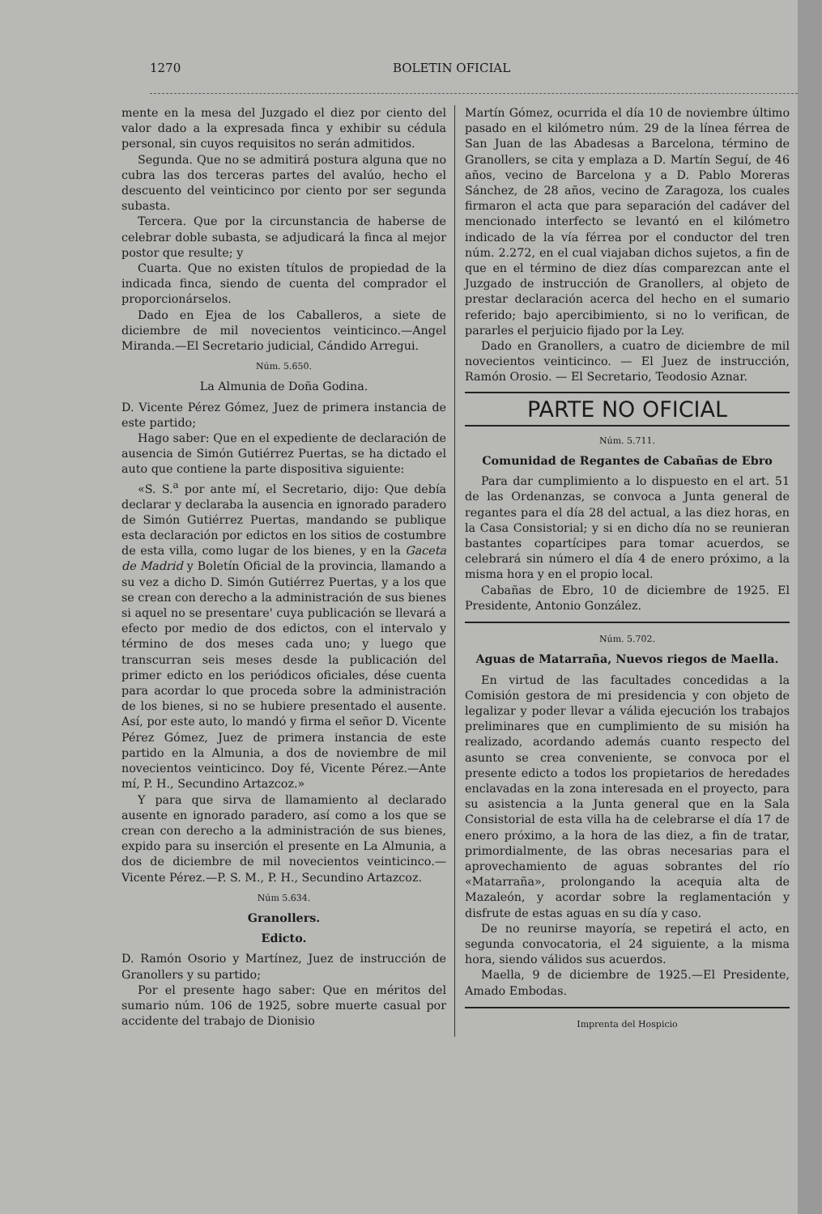1270 BOLETIN OFICIAL
mente en la mesa del Juzgado el diez por ciento del valor dado a la expresada finca y exhibir su cédula personal, sin cuyos requisitos no serán admitidos.
Segunda. Que no se admitirá postura alguna que no cubra las dos terceras partes del avalúo, hecho el descuento del veinticinco por ciento por ser segunda subasta.
Tercera. Que por la circunstancia de haberse de celebrar doble subasta, se adjudicará la finca al mejor postor que resulte; y
Cuarta. Que no existen títulos de propiedad de la indicada finca, siendo de cuenta del comprador el proporcionárselos.
Dado en Ejea de los Caballeros, a siete de diciembre de mil novecientos veinticinco.—Angel Miranda.—El Secretario judicial, Cándido Arregui.
Núm. 5.650.
La Almunia de Doña Godina.
D. Vicente Pérez Gómez, Juez de primera instancia de este partido;
Hago saber: Que en el expediente de declaración de ausencia de Simón Gutiérrez Puertas, se ha dictado el auto que contiene la parte dispositiva siguiente:
«S. S.<sup>a</sup> por ante mí, el Secretario, dijo: Que debía declarar y declaraba la ausencia en ignorado paradero de Simón Gutiérrez Puertas, mandando se publique esta declaración por edictos en los sitios de costumbre de esta villa, como lugar de los bienes, y en la Gaceta de Madrid y Boletín Oficial de la provincia, llamando a su vez a dicho D. Simón Gutiérrez Puertas, y a los que se crean con derecho a la administración de sus bienes si aquel no se presentare' cuya publicación se llevará a efecto por medio de dos edictos, con el intervalo y término de dos meses cada uno; y luego que transcurran seis meses desde la publicación del primer edicto en los periódicos oficiales, dése cuenta para acordar lo que proceda sobre la administración de los bienes, si no se hubiere presentado el ausente. Así, por este auto, lo mandó y firma el señor D. Vicente Pérez Gómez, Juez de primera instancia de este partido en la Almunia, a dos de noviembre de mil novecientos veinticinco. Doy fé, Vicente Pérez.—Ante mí, P. H., Secundino Artazcoz.»
Y para que sirva de llamamiento al declarado ausente en ignorado paradero, así como a los que se crean con derecho a la administración de sus bienes, expido para su inserción el presente en La Almunia, a dos de diciembre de mil novecientos veinticinco.—Vicente Pérez.—P. S. M., P. H., Secundino Artazcoz.
Núm 5.634.
Granollers.
Edicto.
D. Ramón Osorio y Martínez, Juez de instrucción de Granollers y su partido;
Por el presente hago saber: Que en méritos del sumario núm. 106 de 1925, sobre muerte casual por accidente del trabajo de Dionisio
Martín Gómez, ocurrida el día 10 de noviembre último pasado en el kilómetro núm. 29 de la línea férrea de San Juan de las Abadesas a Barcelona, término de Granollers, se cita y emplaza a D. Martín Seguí, de 46 años, vecino de Barcelona y a D. Pablo Moreras Sánchez, de 28 años, vecino de Zaragoza, los cuales firmaron el acta que para separación del cadáver del mencionado interfecto se levantó en el kilómetro indicado de la vía férrea por el conductor del tren núm. 2.272, en el cual viajaban dichos sujetos, a fin de que en el término de diez días comparezcan ante el Juzgado de instrucción de Granollers, al objeto de prestar declaración acerca del hecho en el sumario referido; bajo apercibimiento, si no lo verifican, de pararles el perjuicio fijado por la Ley.
Dado en Granollers, a cuatro de diciembre de mil novecientos veinticinco. — El Juez de instrucción, Ramón Orosio. — El Secretario, Teodosio Aznar.
PARTE NO OFICIAL
Núm. 5.711.
Comunidad de Regantes de Cabañas de Ebro
Para dar cumplimiento a lo dispuesto en el art. 51 de las Ordenanzas, se convoca a Junta general de regantes para el día 28 del actual, a las diez horas, en la Casa Consistorial; y si en dicho día no se reunieran bastantes copartícipes para tomar acuerdos, se celebrará sin número el día 4 de enero próximo, a la misma hora y en el propio local.
Cabañas de Ebro, 10 de diciembre de 1925. El Presidente, Antonio González.
Núm. 5.702.
Aguas de Matarraña, Nuevos riegos de Maella.
En virtud de las facultades concedidas a la Comisión gestora de mi presidencia y con objeto de legalizar y poder llevar a válida ejecución los trabajos preliminares que en cumplimiento de su misión ha realizado, acordando además cuanto respecto del asunto se crea conveniente, se convoca por el presente edicto a todos los propietarios de heredades enclavadas en la zona interesada en el proyecto, para su asistencia a la Junta general que en la Sala Consistorial de esta villa ha de celebrarse el día 17 de enero próximo, a la hora de las diez, a fin de tratar, primordialmente, de las obras necesarias para el aprovechamiento de aguas sobrantes del río «Matarraña», prolongando la acequia alta de Mazaleón, y acordar sobre la reglamentación y disfrute de estas aguas en su día y caso.
De no reunirse mayoría, se repetirá el acto, en segunda convocatoria, el 24 siguiente, a la misma hora, siendo válidos sus acuerdos.
Maella, 9 de diciembre de 1925.—El Presidente, Amado Embodas.
Imprenta del Hospicio